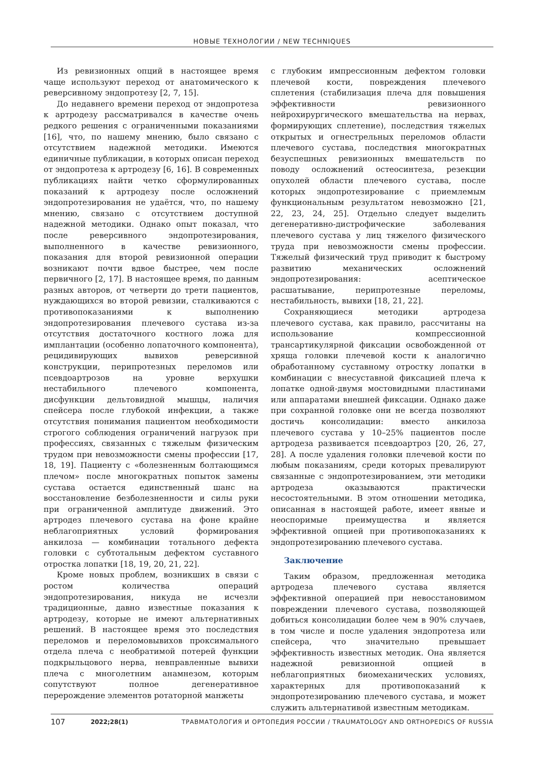НОВЫЕ ТЕХНОЛОГИИ / NEW TECHNIQUES
Из ревизионных опций в настоящее время чаще используют переход от анатомического к реверсивному эндопротезу [2, 7, 15].
До недавнего времени переход от эндопротеза к артродезу рассматривался в качестве очень редкого решения с ограниченными показаниями [16], что, по нашему мнению, было связано с отсутствием надежной методики. Имеются единичные публикации, в которых описан переход от эндопротеза к артродезу [6, 16]. В современных публикациях найти четко сформулированных показаний к артродезу после осложнений эндопротезирования не удаётся, что, по нашему мнению, связано с отсутствием доступной надежной методики. Однако опыт показал, что после реверсивного эндопротезирования, выполненного в качестве ревизионного, показания для второй ревизионной операции возникают почти вдвое быстрее, чем после первичного [2, 17]. В настоящее время, по данным разных авторов, от четверти до трети пациентов, нуждающихся во второй ревизии, сталкиваются с противопоказаниями к выполнению эндопротезирования плечевого сустава из-за отсутствия достаточного костного ложа для имплантации (особенно лопаточного компонента), рецидивирующих вывихов реверсивной конструкции, перипротезных переломов или псевдоартрозов на уровне верхушки нестабильного плечевого компонента, дисфункции дельтовидной мышцы, наличия спейсера после глубокой инфекции, а также отсутствия понимания пациентом необходимости строгого соблюдения ограничений нагрузок при профессиях, связанных с тяжелым физическим трудом при невозможности смены профессии [17, 18, 19]. Пациенту с «болезненным болтающимся плечом» после многократных попыток замены сустава остается единственный шанс на восстановление безболезненности и силы руки при ограниченной амплитуде движений. Это артродез плечевого сустава на фоне крайне неблагоприятных условий формирования анкилоза — комбинации тотального дефекта головки с субтотальным дефектом суставного отростка лопатки [18, 19, 20, 21, 22].
Кроме новых проблем, возникших в связи с ростом количества операций эндопротезирования, никуда не исчезли традиционные, давно известные показания к артродезу, которые не имеют альтернативных решений. В настоящее время это последствия переломов и переломовывихов проксимального отдела плеча с необратимой потерей функции подкрыльцового нерва, невправленные вывихи плеча с многолетним анамнезом, которым сопутствуют полное дегенеративное перерождение элементов ротаторной манжеты
с глубоким импрессионным дефектом головки плечевой кости, повреждения плечевого сплетения (стабилизация плеча для повышения эффективности ревизионного нейрохирургического вмешательства на нервах, формирующих сплетение), последствия тяжелых открытых и огнестрельных переломов области плечевого сустава, последствия многократных безуспешных ревизионных вмешательств по поводу осложнений остеосинтеза, резекции опухолей области плечевого сустава, после которых эндопротезирование с приемлемым функциональным результатом невозможно [21, 22, 23, 24, 25]. Отдельно следует выделить дегенеративно-дистрофические заболевания плечевого сустава у лиц тяжелого физического труда при невозможности смены профессии. Тяжелый физический труд приводит к быстрому развитию механических осложнений эндопротезирования: асептическое расшатывание, перипротезные переломы, нестабильность, вывихи [18, 21, 22].
Сохраняющиеся методики артродеза плечевого сустава, как правило, рассчитаны на использование компрессионной трансартикулярной фиксации освобожденной от хряща головки плечевой кости к аналогично обработанному суставному отростку лопатки в комбинации с внесуставной фиксацией плеча к лопатке одной-двумя мостовидными пластинами или аппаратами внешней фиксации. Однако даже при сохранной головке они не всегда позволяют достичь консолидации: вместо анкилоза плечевого сустава у 10–25% пациентов после артродеза развивается псевдоартроз [20, 26, 27, 28]. А после удаления головки плечевой кости по любым показаниям, среди которых превалируют связанные с эндопротезированием, эти методики артродеза оказываются практически несостоятельными. В этом отношении методика, описанная в настоящей работе, имеет явные и неоспоримые преимущества и является эффективной опцией при противопоказаниях к эндопротезированию плечевого сустава.
Заключение
Таким образом, предложенная методика артродеза плечевого сустава является эффективной операцией при невосстановимом повреждении плечевого сустава, позволяющей добиться консолидации более чем в 90% случаев, в том числе и после удаления эндопротеза или спейсера, что значительно превышает эффективность известных методик. Она является надежной ревизионной опцией в неблагоприятных биомеханических условиях, характерных для противопоказаний к эндопротезированию плечевого сустава, и может служить альтернативой известным методикам.
107 2022;28(1) ТРАВМАТОЛОГИЯ И ОРТОПЕДИЯ РОССИИ / TRAUMATOLOGY AND ORTHOPEDICS OF RUSSIA